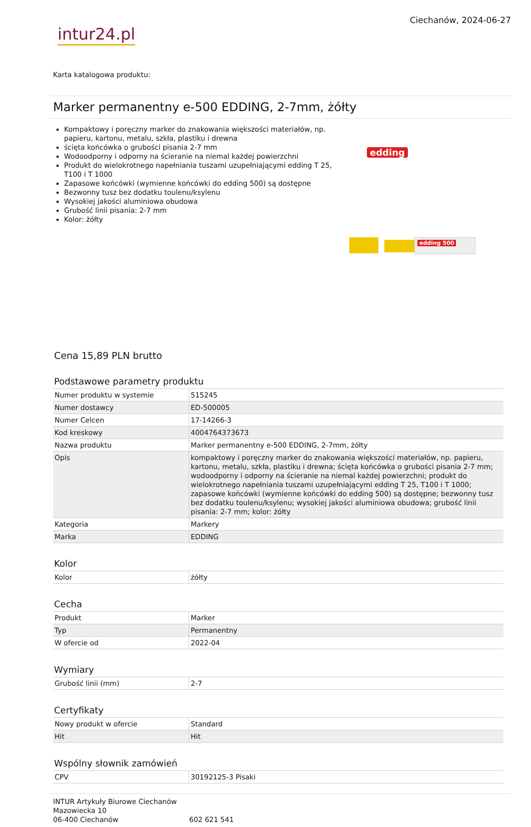intur24.pl
Ciechanów, 2024-06-27
Karta katalogowa produktu:
Marker permanentny e-500 EDDING, 2-7mm, żółty
Kompaktowy i poręczny marker do znakowania większości materiałów, np. papieru, kartonu, metalu, szkła, plastiku i drewna
ścięta końcówka o grubości pisania 2-7 mm
Wodoodporny i odporny na ścieranie na niemal każdej powierzchni
Produkt do wielokrotnego napełniania tuszami uzupełniającymi edding T 25, T100 i T 1000
Zapasowe końcówki (wymienne końcówki do edding 500) są dostępne
Bezwonny tusz bez dodatku toulenu/ksylenu
Wysokiej jakości aluminiowa obudowa
Grubość linii pisania: 2-7 mm
Kolor: żółty
edding
edding 500
Cena 15,89 PLN brutto
Podstawowe parametry produktu
| Numer produktu w systemie | 515245 |
| Numer dostawcy | ED-500005 |
| Numer Celcen | 17-14266-3 |
| Kod kreskowy | 4004764373673 |
| Nazwa produktu | Marker permanentny e-500 EDDING, 2-7mm, żółty |
| Opis | kompaktowy i poręczny marker do znakowania większości materiałów, np. papieru, kartonu, metalu, szkła, plastiku i drewna; ścięta końcówka o grubości pisania 2-7 mm; wodoodporny i odporny na ścieranie na niemal każdej powierzchni; produkt do wielokrotnego napełniania tuszami uzupełniającymi edding T 25, T100 i T 1000; zapasowe końcówki (wymienne końcówki do edding 500) są dostępne; bezwonny tusz bez dodatku toulenu/ksylenu; wysokiej jakości aluminiowa obudowa; grubość linii pisania: 2-7 mm; kolor: żółty |
| Kategoria | Markery |
| Marka | EDDING |
Kolor
| Kolor | żółty |
Cecha
| Produkt | Marker |
| Typ | Permanentny |
| W ofercie od | 2022-04 |
Wymiary
| Grubość linii (mm) | 2-7 |
Certyfikaty
| Nowy produkt w ofercie | Standard |
| Hit | Hit |
Wspólny słownik zamówień
| CPV | 30192125-3 Pisaki |
INTUR Artykuły Biurowe Ciechanów
Mazowiecka 10
06-400 Ciechanów
602 621 541